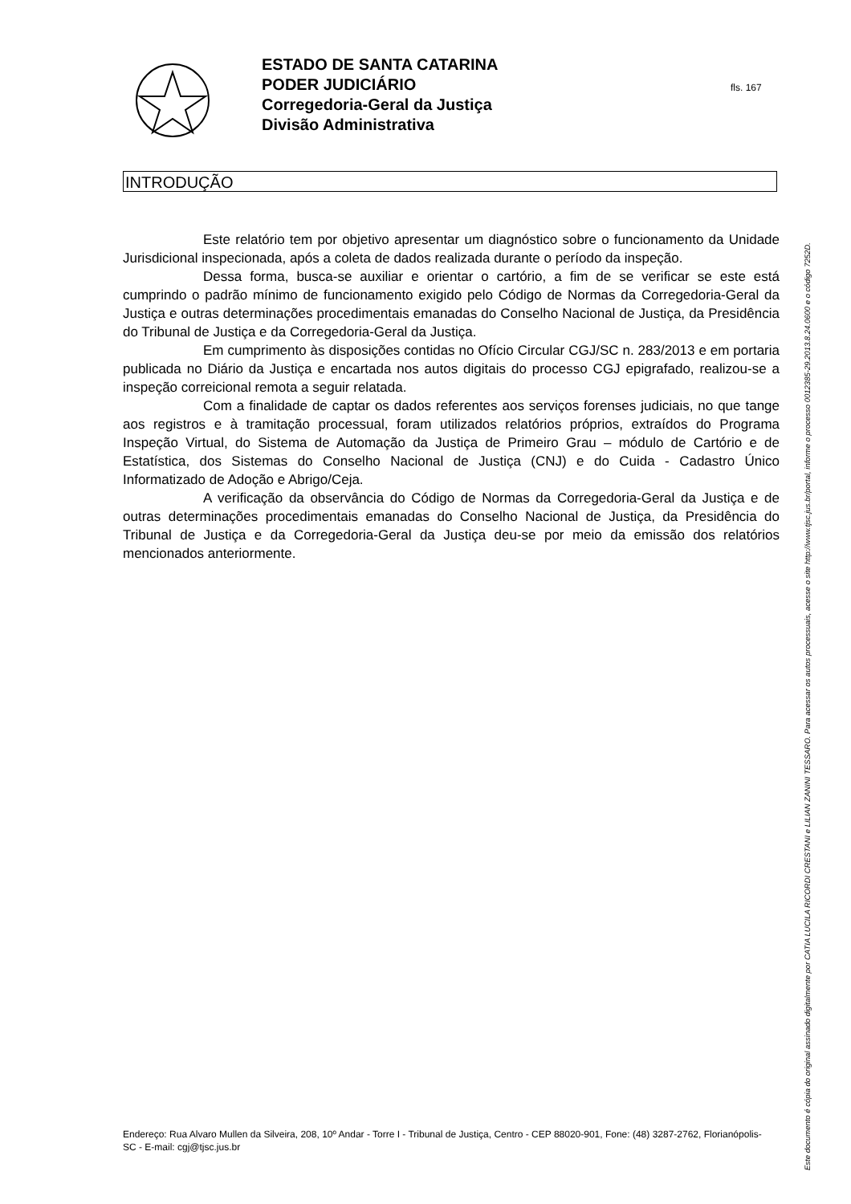ESTADO DE SANTA CATARINA
PODER JUDICIÁRIO
Corregedoria-Geral da Justiça
Divisão Administrativa
fls. 167
INTRODUÇÃO
Este relatório tem por objetivo apresentar um diagnóstico sobre o funcionamento da Unidade Jurisdicional inspecionada, após a coleta de dados realizada durante o período da inspeção.
Dessa forma, busca-se auxiliar e orientar o cartório, a fim de se verificar se este está cumprindo o padrão mínimo de funcionamento exigido pelo Código de Normas da Corregedoria-Geral da Justiça e outras determinações procedimentais emanadas do Conselho Nacional de Justiça, da Presidência do Tribunal de Justiça e da Corregedoria-Geral da Justiça.
Em cumprimento às disposições contidas no Ofício Circular CGJ/SC n. 283/2013 e em portaria publicada no Diário da Justiça e encartada nos autos digitais do processo CGJ epigrafado, realizou-se a inspeção correicional remota a seguir relatada.
Com a finalidade de captar os dados referentes aos serviços forenses judiciais, no que tange aos registros e à tramitação processual, foram utilizados relatórios próprios, extraídos do Programa Inspeção Virtual, do Sistema de Automação da Justiça de Primeiro Grau – módulo de Cartório e de Estatística, dos Sistemas do Conselho Nacional de Justiça (CNJ) e do Cuida - Cadastro Único Informatizado de Adoção e Abrigo/Ceja.
A verificação da observância do Código de Normas da Corregedoria-Geral da Justiça e de outras determinações procedimentais emanadas do Conselho Nacional de Justiça, da Presidência do Tribunal de Justiça e da Corregedoria-Geral da Justiça deu-se por meio da emissão dos relatórios mencionados anteriormente.
Endereço: Rua Alvaro Mullen da Silveira, 208, 10º Andar - Torre I - Tribunal de Justiça, Centro - CEP 88020-901, Fone: (48) 3287-2762, Florianópolis-SC - E-mail: cgj@tjsc.jus.br
Este documento é cópia do original assinado digitalmente por CATIA LUCILA RICORDI CRESTANI e LILIAN ZANINI TESSARO. Para acessar os autos processuais, acesse o site http://www.tjsc.jus.br/portal, informe o processo 0012385-29.2013.8.24.0600 e o código 7252D.